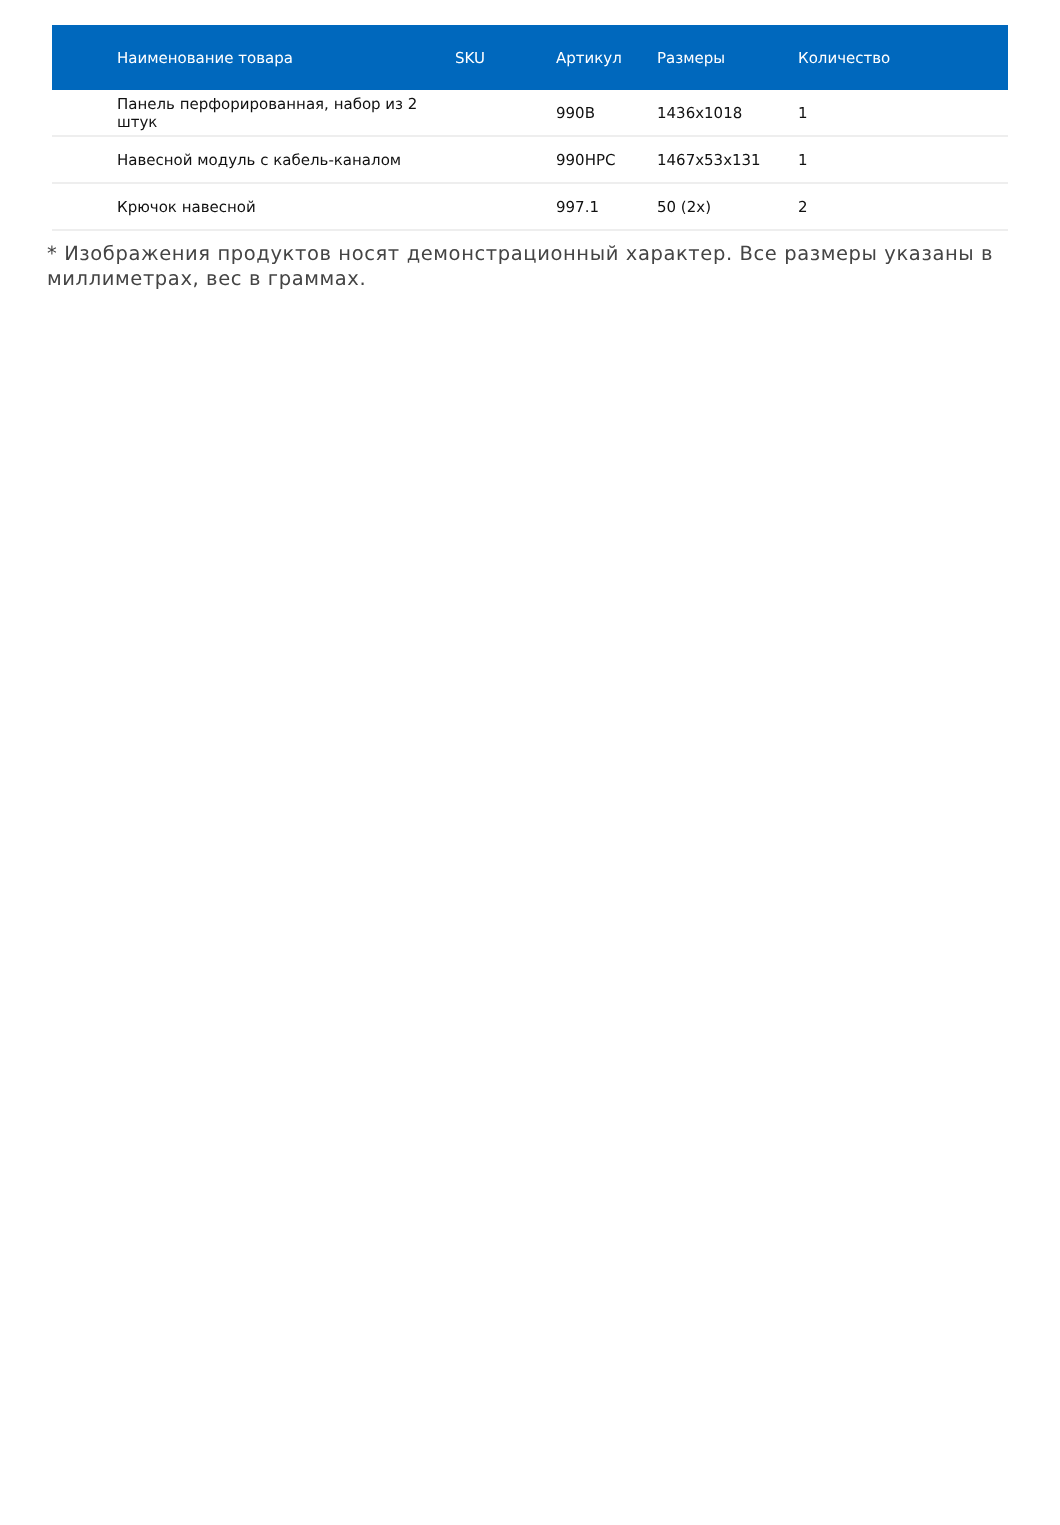| Наименование товара | SKU | Артикул | Размеры | Количество |
| --- | --- | --- | --- | --- |
| Панель перфорированная, набор из 2 штук | | 990B | 1436x1018 | 1 |
| Навесной модуль с кабель-каналом | | 990HPC | 1467x53x131 | 1 |
| Крючок навесной | | 997.1 | 50 (2x) | 2 |
* Изображения продуктов носят демонстрационный характер. Все размеры указаны в миллиметрах, вес в граммах.